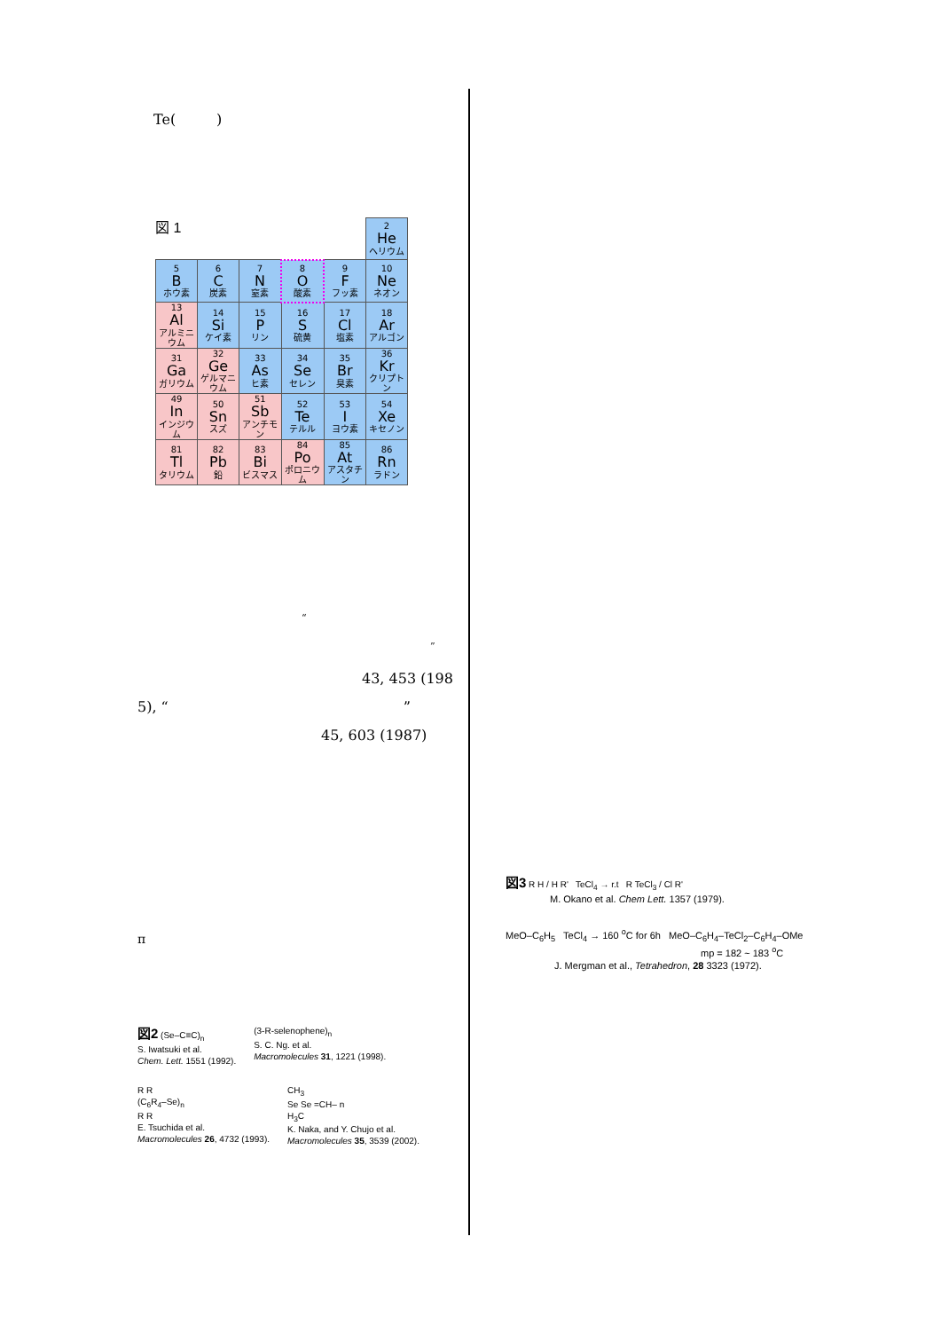Te( )
図 1
| | | | | | 2 He ヘリウム |
| 5 B ホウ素 | 6 C 炭素 | 7 N 窒素 | 8 O 酸素 | 9 F フッ素 | 10 Ne ネオン |
| 13 Al アルミニウム | 14 Si ケイ素 | 15 P リン | 16 S 硫黄 | 17 Cl 塩素 | 18 Ar アルゴン |
| 31 Ga ガリウム | 32 Ge ゲルマニウム | 33 As ヒ素 | 34 Se セレン | 35 Br 臭素 | 36 Kr クリプトン |
| 49 In インジウム | 50 Sn スズ | 51 Sb アンチモン | 52 Te テルル | 53 I ヨウ素 | 54 Xe キセノン |
| 81 Tl タリウム | 82 Pb 鉛 | 83 Bi ビスマス | 84 Po ポロニウム | 85 At アスタチン | 86 Rn ラドン |
“
”
43, 453 (198
5), “ ”
45, 603 (1987)
π
図2 (Se–C≡C)<sub>n</sub>
S. Iwatsuki et al.
Chem. Lett. 1551 (1992).
(3-R-selenophene)<sub>n</sub>
S. C. Ng. et al.
Macromolecules 31, 1221 (1998).
R R
(C<sub>6</sub>R<sub>4</sub>–Se)<sub>n</sub>
R R
E. Tsuchida et al.
Macromolecules 26, 4732 (1993).
CH<sub>3</sub>
Se Se =CH– n
H<sub>3</sub>C
K. Naka, and Y. Chujo et al.
Macromolecules 35, 3539 (2002).
図3 R H / H R' TeCl<sub>4</sub> → r.t R TeCl<sub>3</sub> / Cl R'
M. Okano et al. Chem Lett. 1357 (1979).
MeO–C<sub>6</sub>H<sub>5</sub> TeCl<sub>4</sub> → 160 <sup>o</sup>C for 6h MeO–C<sub>6</sub>H<sub>4</sub>–TeCl<sub>2</sub>–C<sub>6</sub>H<sub>4</sub>–OMe
mp = 182 ~ 183 <sup>o</sup>C
J. Mergman et al., Tetrahedron, 28 3323 (1972).